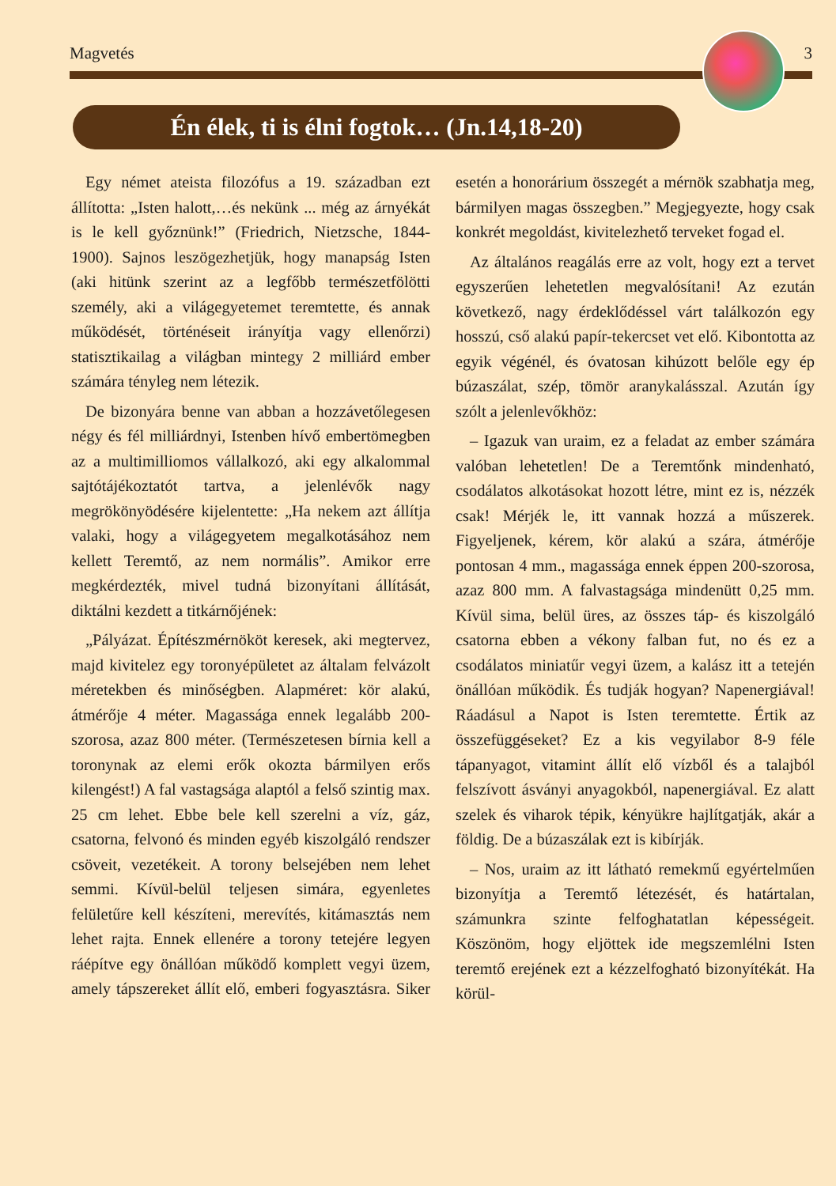Magvetés 3
Én élek, ti is élni fogtok… (Jn.14,18-20)
Egy német ateista filozófus a 19. században ezt állította: „Isten halott,…és nekünk ... még az árnyékát is le kell győznünk!” (Friedrich, Nietzsche, 1844-1900). Sajnos leszögezhetjük, hogy manapság Isten (aki hitünk szerint az a legfőbb természetfölötti személy, aki a világegyetemet teremtette, és annak működését, történéseit irányítja vagy ellenőrzi) statisztikailag a világban mintegy 2 milliárd ember számára tényleg nem létezik.
De bizonyára benne van abban a hozzávetőlegesen négy és fél milliárdnyi, Istenben hívő embertömegben az a multimilliomos vállalkozó, aki egy alkalommal sajtótájékoztatót tartva, a jelenlévők nagy megrökönyödésére kijelentette: „Ha nekem azt állítja valaki, hogy a világegyetem megalkotásához nem kellett Teremtő, az nem normális”. Amikor erre megkérdezték, mivel tudná bizonyítani állítását, diktálni kezdett a titkárnőjének:
„Pályázat. Építészmérnököt keresek, aki megtervez, majd kivitelez egy toronyépületet az általam felvázolt méretekben és minőségben. Alapméret: kör alakú, átmérője 4 méter. Magassága ennek legalább 200-szorosa, azaz 800 méter. (Természetesen bírnia kell a toronynak az elemi erők okozta bármilyen erős kilengést!) A fal vastagsága alaptól a felső szintig max. 25 cm lehet. Ebbe bele kell szerelni a víz, gáz, csatorna, felvonó és minden egyéb kiszolgáló rendszer csöveit, vezetékeit. A torony belsejében nem lehet semmi. Kívül-belül teljesen simára, egyenletes felületűre kell készíteni, merevítés, kitámasztás nem lehet rajta. Ennek ellenére a torony tetejére legyen ráépítve egy önállóan működő komplett vegyi üzem, amely tápszereket állít elő, emberi fogyasztásra. Siker esetén a honorárium összegét a mérnök szabhatja meg, bármilyen magas összegben.” Megjegyezte, hogy csak konkrét megoldást, kivitelezhető terveket fogad el.
Az általános reagálás erre az volt, hogy ezt a tervet egyszerűen lehetetlen megvalósítani! Az ezután következő, nagy érdeklődéssel várt találkozón egy hosszú, cső alakú papír-tekercset vet elő. Kibontotta az egyik végénél, és óvatosan kihúzott belőle egy ép búzaszálat, szép, tömör aranykalásszal. Azután így szólt a jelenlevőkhöz:
– Igazuk van uraim, ez a feladat az ember számára valóban lehetetlen! De a Teremtőnk mindenható, csodálatos alkotásokat hozott létre, mint ez is, nézzék csak! Mérjék le, itt vannak hozzá a műszerek. Figyeljenek, kérem, kör alakú a szára, átmérője pontosan 4 mm., magassága ennek éppen 200-szorosa, azaz 800 mm. A falvastagsága mindenütt 0,25 mm. Kívül sima, belül üres, az összes táp- és kiszolgáló csatorna ebben a vékony falban fut, no és ez a csodálatos miniatűr vegyi üzem, a kalász itt a tetején önállóan működik. És tudják hogyan? Napenergiával! Ráadásul a Napot is Isten teremtette. Értik az összefüggéseket? Ez a kis vegyilabor 8-9 féle tápanyagot, vitamint állít elő vízből és a talajból felszívott ásványi anyagokból, napenergiával. Ez alatt szelek és viharok tépik, kényükre hajlítgatják, akár a földig. De a búzaszálak ezt is kibírják.
– Nos, uraim az itt látható remekmű egyértelműen bizonyítja a Teremtő létezését, és határtalan, számunkra szinte felfoghatatlan képességeit. Köszönöm, hogy eljöttek ide megszemlélni Isten teremtő erejének ezt a kézzelfogható bizonyítékát. Ha körül-